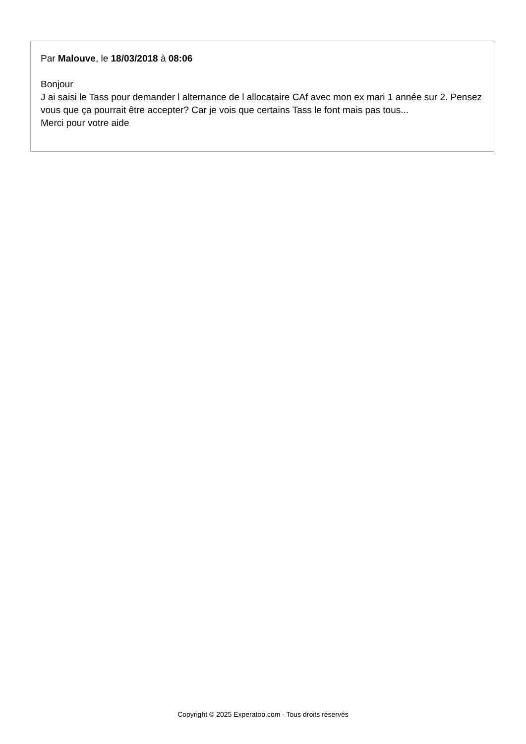Par Malouve, le 18/03/2018 à 08:06
Bonjour
J ai saisi le Tass pour demander l alternance de l allocataire CAf avec mon ex mari 1 année sur 2. Pensez vous que ça pourrait être accepter? Car je vois que certains Tass le font mais pas tous...
Merci pour votre aide
Copyright © 2025 Experatoo.com - Tous droits réservés